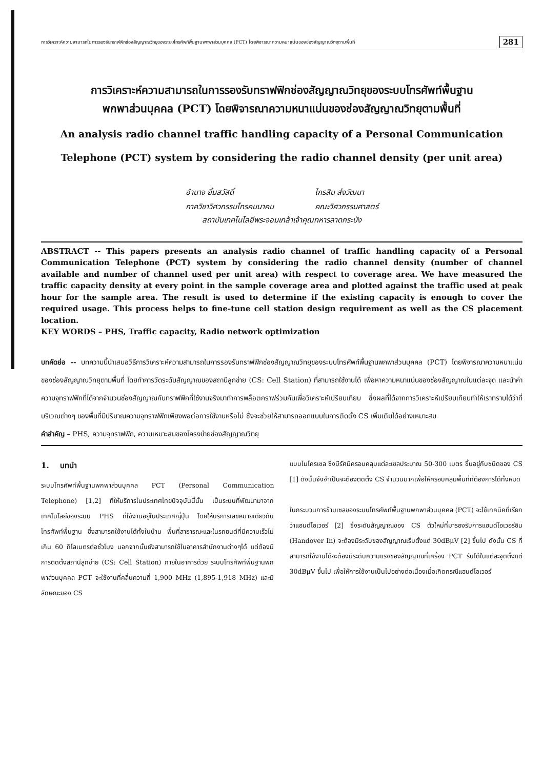การวิเคราะห์ความสามารถในการรองรับทราฟฟิกช่องสัญญาณวิทยุของระบบโทรศัพท์พื้นฐานพกพาส่วนบุคคล (PCT) โดยพิจารณาความหนาแน่นของช่องสัญญาณวิทยุตามพื้นที่ 281
การวิเคราะห์ความสามารถในการรองรับทราฟฟิกช่องสัญญาณวิทยุของระบบโทรศัพท์พื้นฐาน
พกพาส่วนบุคคล (PCT) โดยพิจารณาความหนาแน่นของช่องสัญญาณวิทยุตามพื้นที่
An analysis radio channel traffic handling capacity of a Personal Communication
Telephone (PCT) system by considering the radio channel density (per unit area)
อำนาจ ยิ้มสวัสดิ์
ภาควิชาวิศวกรรมโทรคมนาคม
ไกรสิน ส่งวัฒนา
คณะวิศวกรรมศาสตร์
สถาบันเทคโนโลยีพระจอมเกล้าเจ้าคุณทหารลาดกระบัง
ABSTRACT -- This papers presents an analysis radio channel of traffic handling capacity of a Personal Communication Telephone (PCT) system by considering the radio channel density (number of channel available and number of channel used per unit area) with respect to coverage area. We have measured the traffic capacity density at every point in the sample coverage area and plotted against the traffic used at peak hour for the sample area. The result is used to determine if the existing capacity is enough to cover the required usage. This process helps to fine-tune cell station design requirement as well as the CS placement location.
KEY WORDS – PHS, Traffic capacity, Radio network optimization
บทคัดย่อ -- บทความนี้นำเสนอวิธีการวิเคราะห์ความสามารถในการรองรับทราฟฟิกช่องสัญญาณวิทยุของระบบโทรศัพท์พื้นฐานพกพาส่วนบุคคล (PCT) โดยพิจารณาความหนาแน่นของช่องสัญญาณวิทยุตามพื้นที่ โดยทำการวัดระดับสัญญาณของสถานีลูกข่าย (CS: Cell Station) ที่สามารถใช้งานได้ เพื่อหาความหนาแน่นของช่องสัญญาณในแต่ละจุด และนำค่าความจุทราฟฟิกที่ได้จากจำนวนช่องสัญญาณกับทราฟฟิกที่ใช้งานจริงมาทำการพล็อตกราฟร่วมกันเพื่อวิเคราะห์เปรียบเทียบ ซึ่งผลที่ได้จากการวิเคราะห์เปรียบเทียบทำให้เราทราบได้ว่าที่บริเวณต่างๆ ของพื้นที่มีปริมาณความจุทราฟฟิกเพียงพอต่อการใช้งานหรือไม่ ซึ่งจะช่วยให้สามารถออกแบบในการติดตั้ง CS เพิ่มเติมได้อย่างเหมาะสม
คำสำคัญ – PHS, ความจุทราฟฟิก, ความเหมาะสมของโครงข่ายช่องสัญญาณวิทยุ
1. บทนำ
ระบบโทรศัพท์พื้นฐานพกพาส่วนบุคคล PCT (Personal Communication Telephone) [1,2] ที่ให้บริการในประเทศไทยปัจจุบันนี้นั้น เป็นระบบที่พัฒนามาจากเทคโนโลยีของระบบ PHS ที่ใช้งานอยู่ในประเทศญี่ปุ่น โดยให้บริการเลขหมายเดียวกับโทรศัพท์พื้นฐาน ซึ่งสามารถใช้งานได้ทั้งในบ้าน พื้นที่สาธารณะและในรถยนต์ที่มีความเร็วไม่เกิน 60 กิโลเมตรต่อชั่วโมง นอกจากนั้นยังสามารถใช้ในอาคารสำนักงานต่างๆได้ แต่ต้องมีการติดตั้งสถานีลูกข่าย (CS: Cell Station) ภายในอาคารด้วย ระบบโทรศัพท์พื้นฐานพกพาส่วนบุคคล PCT จะใช้งานที่คลื่นความถี่ 1,900 MHz (1,895-1,918 MHz) และมีลักษณะของ CS
แบบไมโครเซล ซึ่งมีรัศมีครอบคลุมแต่ละเซลประมาณ 50-300 เมตร ขึ้นอยู่กับชนิดของ CS [1] ดังนั้นจึงจำเป็นจะต้องติดตั้ง CS จำนวนมากเพื่อให้ครอบคลุมพื้นที่ที่ต้องการได้ทั้งหมด
ในกระบวนการข้ามเซลของระบบโทรศัพท์พื้นฐานพกพาส่วนบุคคล (PCT) จะใช้เทคนิคที่เรียกว่าแฮนด์โอเวอร์ [2] ซึ่งระดับสัญญาณของ CS ตัวใหม่ที่มารองรับการแฮนด์โอเวอร์อิน (Handover In) จะต้องมีระดับของสัญญาณเริ่มตั้งแต่ 30dBμV [2] ขึ้นไป ดังนั้น CS ที่สามารถใช้งานได้จะต้องมีระดับความแรงของสัญญาณที่เครื่อง PCT รับได้ในแต่ละจุดตั้งแต่ 30dBμV ขึ้นไป เพื่อให้การใช้งานเป็นไปอย่างต่อเนื่องเมื่อเกิดกรณีแฮนด์โอเวอร์